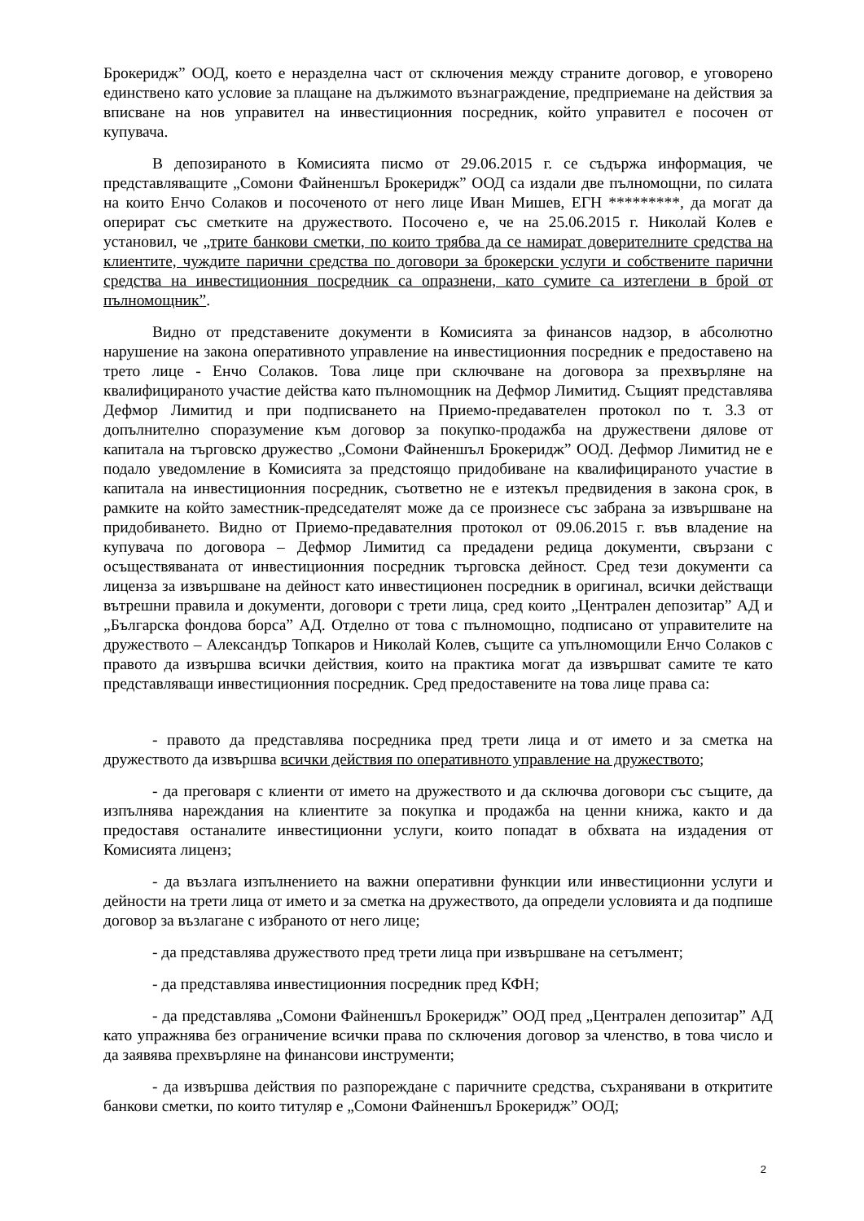Брокеридж” ООД, което е неразделна част от сключения между страните договор, е уговорено единствено като условие за плащане на дължимото възнаграждение, предприемане на действия за вписване на нов управител на инвестиционния посредник, който управител е посочен от купувача.
В депозираното в Комисията писмо от 29.06.2015 г. се съдържа информация, че представляващите „Сомони Файненшъл Брокеридж” ООД са издали две пълномощни, по силата на които Енчо Солаков и посоченото от него лице Иван Мишев, ЕГН *********, да могат да оперират със сметките на дружеството. Посочено е, че на 25.06.2015 г. Николай Колев е установил, че „трите банкови сметки, по които трябва да се намират доверителните средства на клиентите, чуждите парични средства по договори за брокерски услуги и собствените парични средства на инвестиционния посредник са опразнени, като сумите са изтеглени в брой от пълномощник”.
Видно от представените документи в Комисията за финансов надзор, в абсолютно нарушение на закона оперативното управление на инвестиционния посредник е предоставено на трето лице - Енчо Солаков. Това лице при сключване на договора за прехвърляне на квалифицираното участие действа като пълномощник на Дефмор Лимитид. Същият представлява Дефмор Лимитид и при подписването на Приемо-предавателен протокол по т. 3.3 от допълнително споразумение към договор за покупко-продажба на дружествени дялове от капитала на търговско дружество „Сомони Файненшъл Брокеридж” ООД. Дефмор Лимитид не е подало уведомление в Комисията за предстоящо придобиване на квалифицираното участие в капитала на инвестиционния посредник, съответно не е изтекъл предвидения в закона срок, в рамките на който заместник-председателят може да се произнесе със забрана за извършване на придобиването. Видно от Приемо-предавателния протокол от 09.06.2015 г. във владение на купувача по договора – Дефмор Лимитид са предадени редица документи, свързани с осъществяваната от инвестиционния посредник търговска дейност. Сред тези документи са лиценза за извършване на дейност като инвестиционен посредник в оригинал, всички действащи вътрешни правила и документи, договори с трети лица, сред които „Централен депозитар” АД и „Българска фондова борса” АД. Отделно от това с пълномощно, подписано от управителите на дружеството – Александър Топкаров и Николай Колев, същите са упълномощили Енчо Солаков с правото да извършва всички действия, които на практика могат да извършват самите те като представляващи инвестиционния посредник. Сред предоставените на това лице права са:
- правото да представлява посредника пред трети лица и от името и за сметка на дружеството да извършва всички действия по оперативното управление на дружеството;
- да преговаря с клиенти от името на дружеството и да сключва договори със същите, да изпълнява нареждания на клиентите за покупка и продажба на ценни книжа, както и да предоставя останалите инвестиционни услуги, които попадат в обхвата на издадения от Комисията лиценз;
- да възлага изпълнението на важни оперативни функции или инвестиционни услуги и дейности на трети лица от името и за сметка на дружеството, да определи условията и да подпише договор за възлагане с избраното от него лице;
- да представлява дружеството пред трети лица при извършване на сетълмент;
- да представлява инвестиционния посредник пред КФН;
- да представлява „Сомони Файненшъл Брокеридж” ООД пред „Централен депозитар” АД като упражнява без ограничение всички права по сключения договор за членство, в това число и да заявява прехвърляне на финансови инструменти;
- да извършва действия по разпореждане с паричните средства, съхранявани в откритите банкови сметки, по които титуляр е „Сомони Файненшъл Брокеридж” ООД;
2